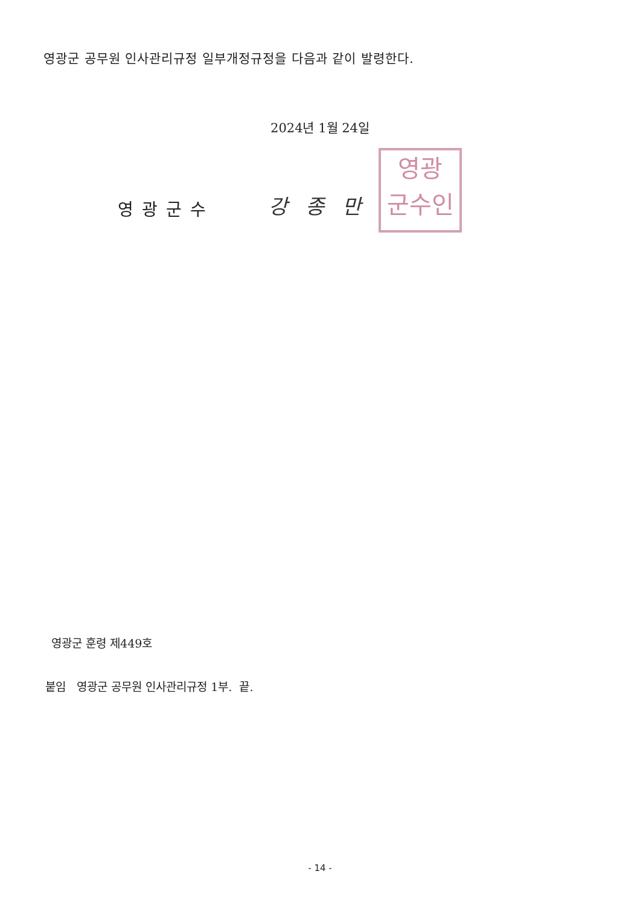영광군 공무원 인사관리규정 일부개정규정을 다음과 같이 발령한다.
2024년 1월 24일
영광군수 강종만
영광
군수인
영광군 훈령 제449호
붙임 영광군 공무원 인사관리규정 1부. 끝.
- 14 -